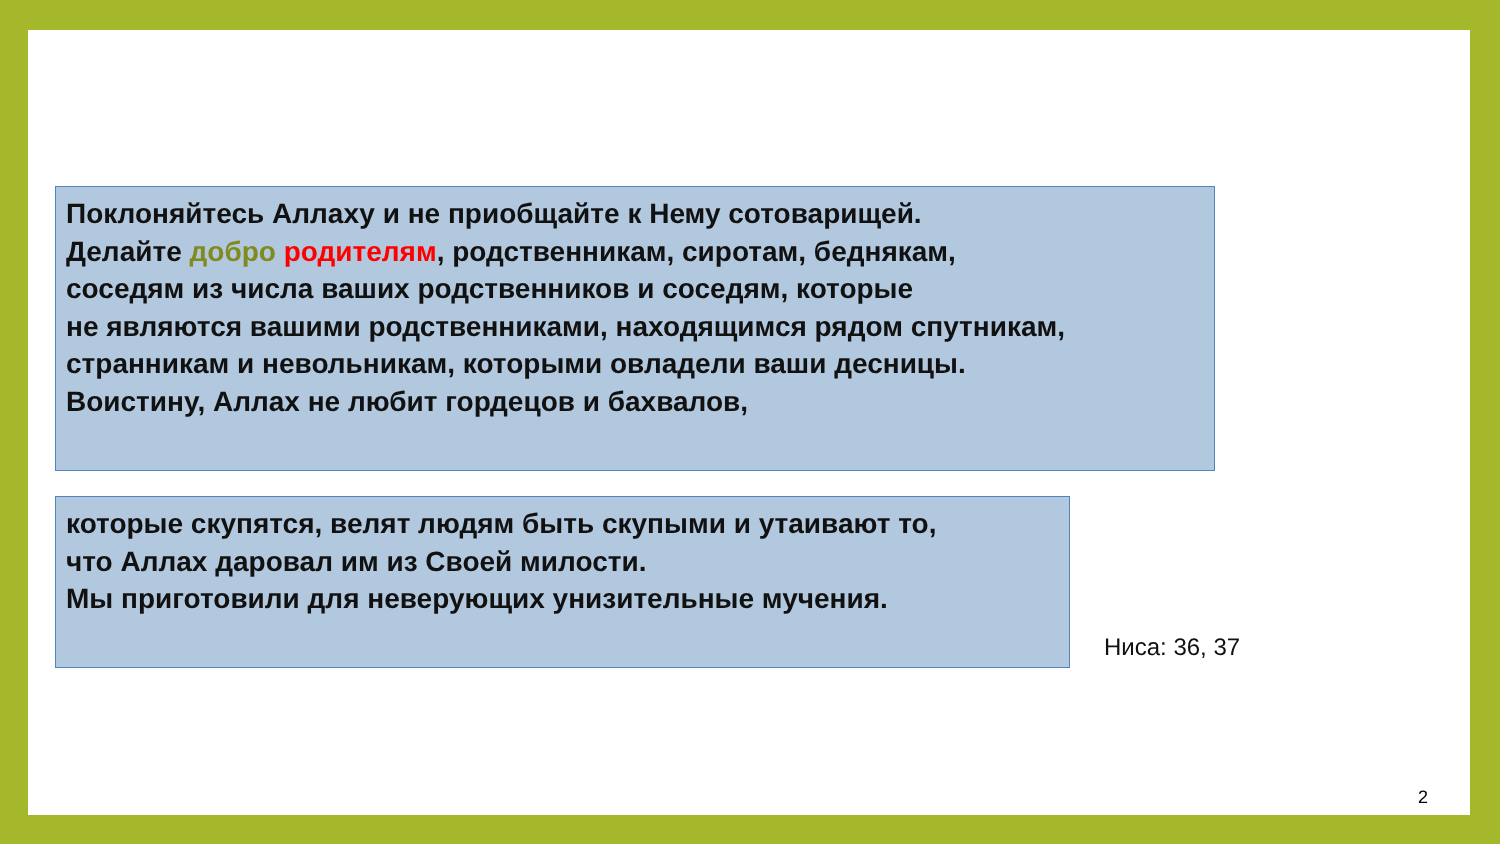Поклоняйтесь Аллаху и не приобщайте к Нему сотоварищей.
Делайте добро родителям, родственникам, сиротам, беднякам,
соседям из числа ваших родственников и соседям, которые
не являются вашими родственниками, находящимся рядом спутникам,
странникам и невольникам, которыми овладели ваши десницы.
Воистину, Аллах не любит гордецов и бахвалов,
которые скупятся, велят людям быть скупыми и утаивают то,
что Аллах даровал им из Своей милости.
Мы приготовили для неверующих унизительные мучения.
Ниса: 36, 37
2